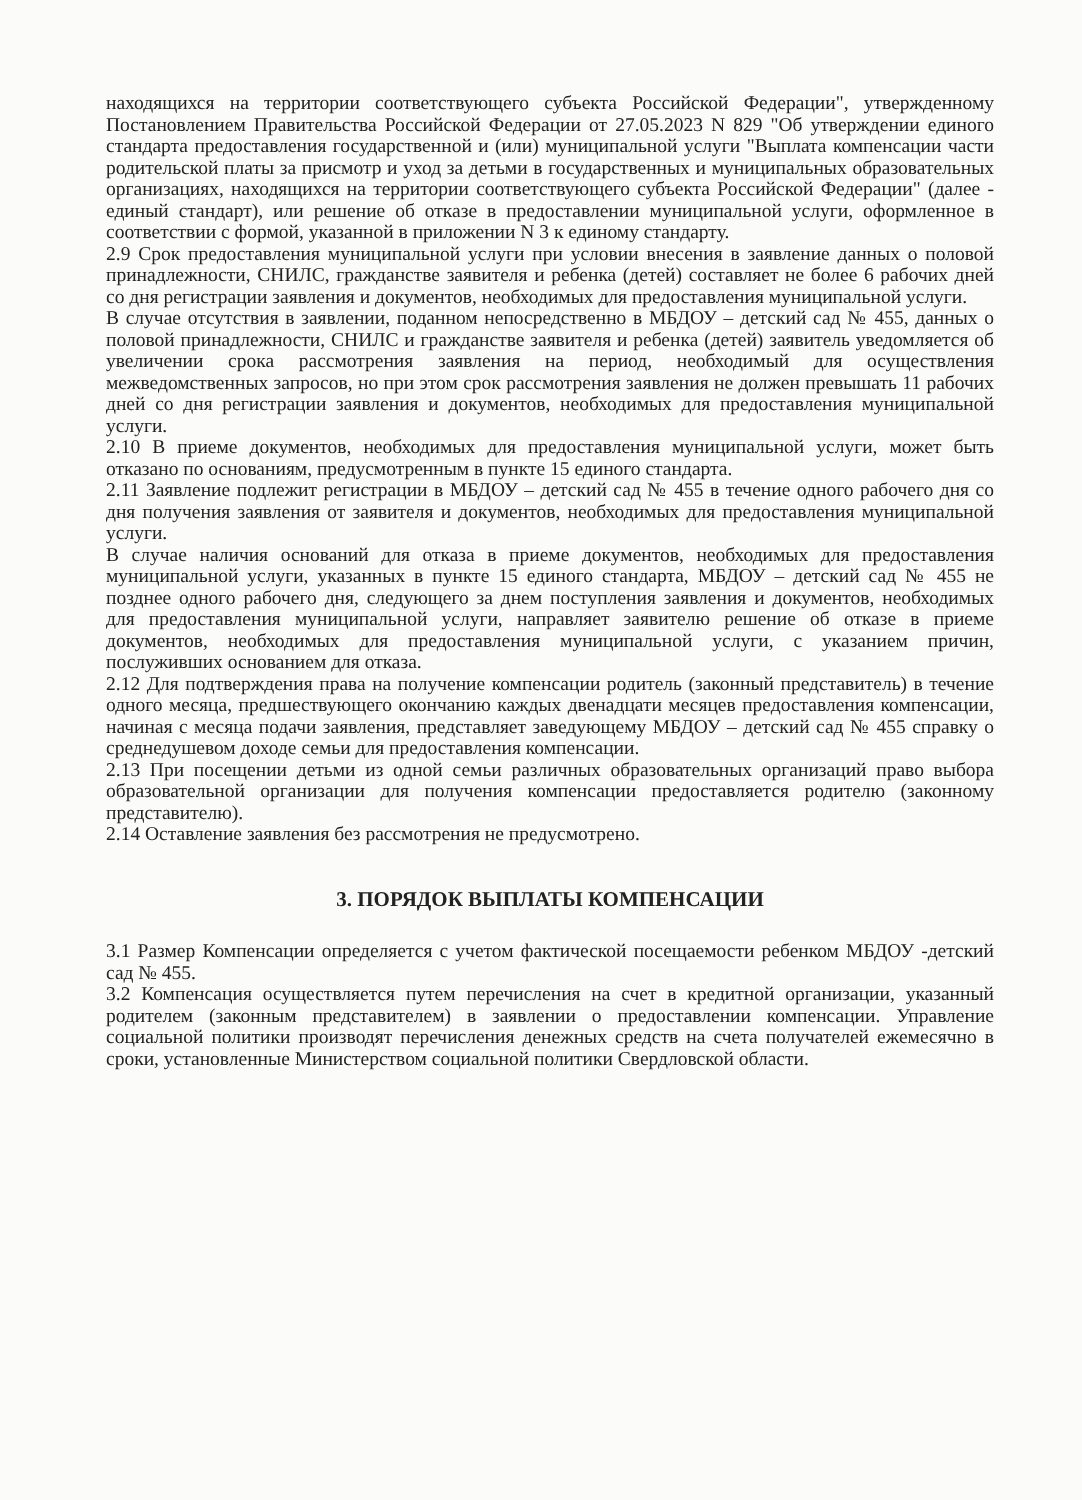находящихся на территории соответствующего субъекта Российской Федерации", утвержденному Постановлением Правительства Российской Федерации от 27.05.2023 N 829 "Об утверждении единого стандарта предоставления государственной и (или) муниципальной услуги "Выплата компенсации части родительской платы за присмотр и уход за детьми в государственных и муниципальных образовательных организациях, находящихся на территории соответствующего субъекта Российской Федерации" (далее - единый стандарт), или решение об отказе в предоставлении муниципальной услуги, оформленное в соответствии с формой, указанной в приложении N 3 к единому стандарту.
2.9 Срок предоставления муниципальной услуги при условии внесения в заявление данных о половой принадлежности, СНИЛС, гражданстве заявителя и ребенка (детей) составляет не более 6 рабочих дней со дня регистрации заявления и документов, необходимых для предоставления муниципальной услуги.
В случае отсутствия в заявлении, поданном непосредственно в МБДОУ – детский сад № 455, данных о половой принадлежности, СНИЛС и гражданстве заявителя и ребенка (детей) заявитель уведомляется об увеличении срока рассмотрения заявления на период, необходимый для осуществления межведомственных запросов, но при этом срок рассмотрения заявления не должен превышать 11 рабочих дней со дня регистрации заявления и документов, необходимых для предоставления муниципальной услуги.
2.10 В приеме документов, необходимых для предоставления муниципальной услуги, может быть отказано по основаниям, предусмотренным в пункте 15 единого стандарта.
2.11 Заявление подлежит регистрации в МБДОУ – детский сад № 455 в течение одного рабочего дня со дня получения заявления от заявителя и документов, необходимых для предоставления муниципальной услуги.
В случае наличия оснований для отказа в приеме документов, необходимых для предоставления муниципальной услуги, указанных в пункте 15 единого стандарта, МБДОУ – детский сад № 455 не позднее одного рабочего дня, следующего за днем поступления заявления и документов, необходимых для предоставления муниципальной услуги, направляет заявителю решение об отказе в приеме документов, необходимых для предоставления муниципальной услуги, с указанием причин, послуживших основанием для отказа.
2.12 Для подтверждения права на получение компенсации родитель (законный представитель) в течение одного месяца, предшествующего окончанию каждых двенадцати месяцев предоставления компенсации, начиная с месяца подачи заявления, представляет заведующему МБДОУ – детский сад № 455 справку о среднедушевом доходе семьи для предоставления компенсации.
2.13 При посещении детьми из одной семьи различных образовательных организаций право выбора образовательной организации для получения компенсации предоставляется родителю (законному представителю).
2.14 Оставление заявления без рассмотрения не предусмотрено.
3. ПОРЯДОК ВЫПЛАТЫ КОМПЕНСАЦИИ
3.1 Размер Компенсации определяется с учетом фактической посещаемости ребенком МБДОУ -детский сад № 455.
3.2 Компенсация осуществляется путем перечисления на счет в кредитной организации, указанный родителем (законным представителем) в заявлении о предоставлении компенсации. Управление социальной политики производят перечисления денежных средств на счета получателей ежемесячно в сроки, установленные Министерством социальной политики Свердловской области.